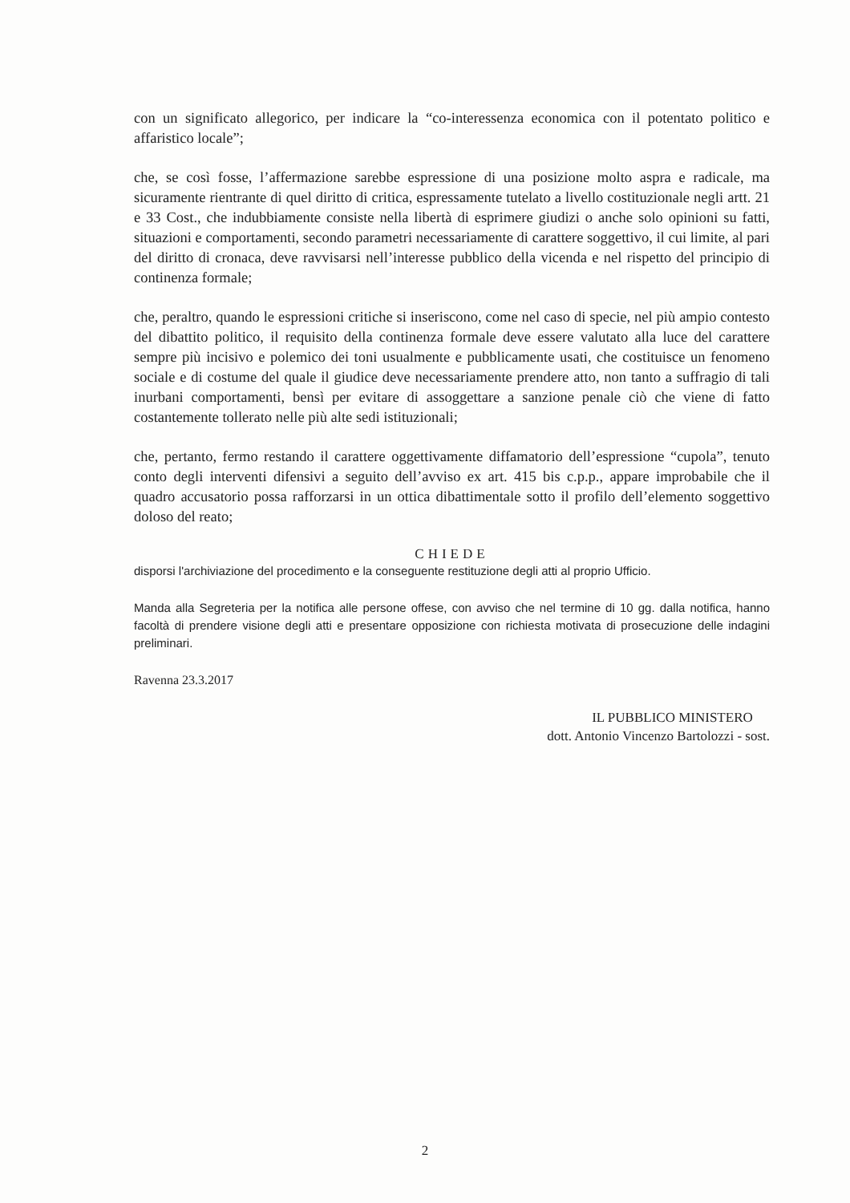con un significato allegorico, per indicare la “co-interessenza economica con il potentato politico e affaristico locale”;
che, se così fosse, l’affermazione sarebbe espressione di una posizione molto aspra e radicale, ma sicuramente rientrante di quel diritto di critica, espressamente tutelato a livello costituzionale negli artt. 21 e 33 Cost., che indubbiamente consiste nella libertà di esprimere giudizi o anche solo opinioni su fatti, situazioni e comportamenti, secondo parametri necessariamente di carattere soggettivo, il cui limite, al pari del diritto di cronaca, deve ravvisarsi nell’interesse pubblico della vicenda e nel rispetto del principio di continenza formale;
che, peraltro, quando le espressioni critiche si inseriscono, come nel caso di specie, nel più ampio contesto del dibattito politico, il requisito della continenza formale deve essere valutato alla luce del carattere sempre più incisivo e polemico dei toni usualmente e pubblicamente usati, che costituisce un fenomeno sociale e di costume del quale il giudice deve necessariamente prendere atto, non tanto a suffragio di tali inurbani comportamenti, bensì per evitare di assoggettare a sanzione penale ciò che viene di fatto costantemente tollerato nelle più alte sedi istituzionali;
che, pertanto, fermo restando il carattere oggettivamente diffamatorio dell’espressione “cupola”, tenuto conto degli interventi difensivi a seguito dell’avviso ex art. 415 bis c.p.p., appare improbabile che il quadro accusatorio possa rafforzarsi in un ottica dibattimentale sotto il profilo dell’elemento soggettivo doloso del reato;
CHIEDE
disporsi l'archiviazione del procedimento e la conseguente restituzione degli atti al proprio Ufficio.
Manda alla Segreteria per la notifica alle persone offese, con avviso che nel termine di 10 gg. dalla notifica, hanno facoltà di prendere visione degli atti e presentare opposizione con richiesta motivata di prosecuzione delle indagini preliminari.
Ravenna 23.3.2017
IL PUBBLICO MINISTERO
dott. Antonio Vincenzo Bartolozzi - sost.
2